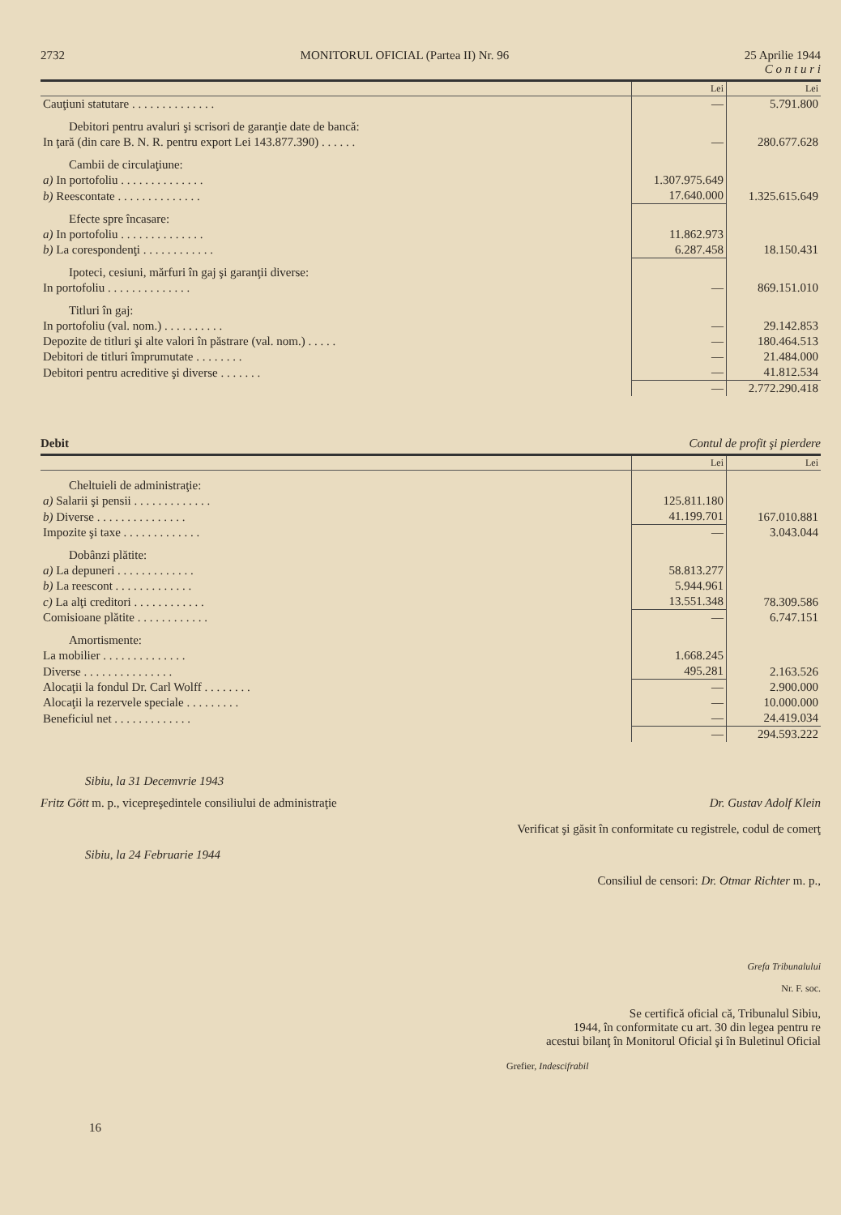2732 MONITORUL OFICIAL (Partea II) Nr. 96 25 Aprilie 1944
C o n t u r i
| | Lei | Lei |
| --- | --- | --- |
| Cauţiuni statutare . . . . . . . . . . . . . . | — | 5.791.800 |
| Debitori pentru avaluri şi scrisori de garanţie date de bancă: | | |
| In ţară (din care B. N. R. pentru export Lei 143.877.390) . . . . . . | — | 280.677.628 |
| Cambii de circulaţiune: | | |
| a) In portofoliu . . . . . . . . . . . . . . | 1.307.975.649 | |
| b) Reescontate . . . . . . . . . . . . . . | 17.640.000 | 1.325.615.649 |
| Efecte spre încasare: | | |
| a) In portofoliu . . . . . . . . . . . . . . | 11.862.973 | |
| b) La corespondenţi . . . . . . . . . . . . | 6.287.458 | 18.150.431 |
| Ipoteci, cesiuni, mărfuri în gaj şi garanţii diverse: | | |
| In portofoliu . . . . . . . . . . . . . . | — | 869.151.010 |
| Titluri în gaj: | | |
| In portofoliu (val. nom.) . . . . . . . . . . | — | 29.142.853 |
| Depozite de titluri şi alte valori în păstrare (val. nom.) . . . . . | — | 180.464.513 |
| Debitori de titluri împrumutate . . . . . . . . | — | 21.484.000 |
| Debitori pentru acreditive şi diverse . . . . . . . | — | 41.812.534 |
| | — | 2.772.290.418 |
Debit Contul de profit şi pierdere
| | Lei | Lei |
| --- | --- | --- |
| Cheltuieli de administraţie: | | |
| a) Salarii şi pensii . . . . . . . . . . . . . | 125.811.180 | |
| b) Diverse . . . . . . . . . . . . . . . | 41.199.701 | 167.010.881 |
| Impozite şi taxe . . . . . . . . . . . . . | — | 3.043.044 |
| Dobânzi plătite: | | |
| a) La depuneri . . . . . . . . . . . . . | 58.813.277 | |
| b) La reescont . . . . . . . . . . . . . | 5.944.961 | |
| c) La alţi creditori . . . . . . . . . . . . | 13.551.348 | 78.309.586 |
| Comisioane plătite . . . . . . . . . . . . | — | 6.747.151 |
| Amortismente: | | |
| La mobilier . . . . . . . . . . . . . . | 1.668.245 | |
| Diverse . . . . . . . . . . . . . . . | 495.281 | 2.163.526 |
| Alocaţii la fondul Dr. Carl Wolff . . . . . . . . | — | 2.900.000 |
| Alocaţii la rezervele speciale . . . . . . . . . | — | 10.000.000 |
| Beneficiul net . . . . . . . . . . . . . | — | 24.419.034 |
| | — | 294.593.222 |
Sibiu, la 31 Decemvrie 1943
Fritz Gött m. p., vicepreşedintele consiliului de administraţie Dr. Gustav Adolf Klein
Verificat şi găsit în conformitate cu registrele, codul de comerţ
Sibiu, la 24 Februarie 1944
Consiliul de censori: Dr. Otmar Richter m. p.,
Grefa Tribunalului
Nr. F. soc.
Se certifică oficial că, Tribunalul Sibiu,
1944, în conformitate cu art. 30 din legea pentru re
acestui bilanţ în Monitorul Oficial şi în Buletinul Oficial
Grefier, Indescifrabil
16